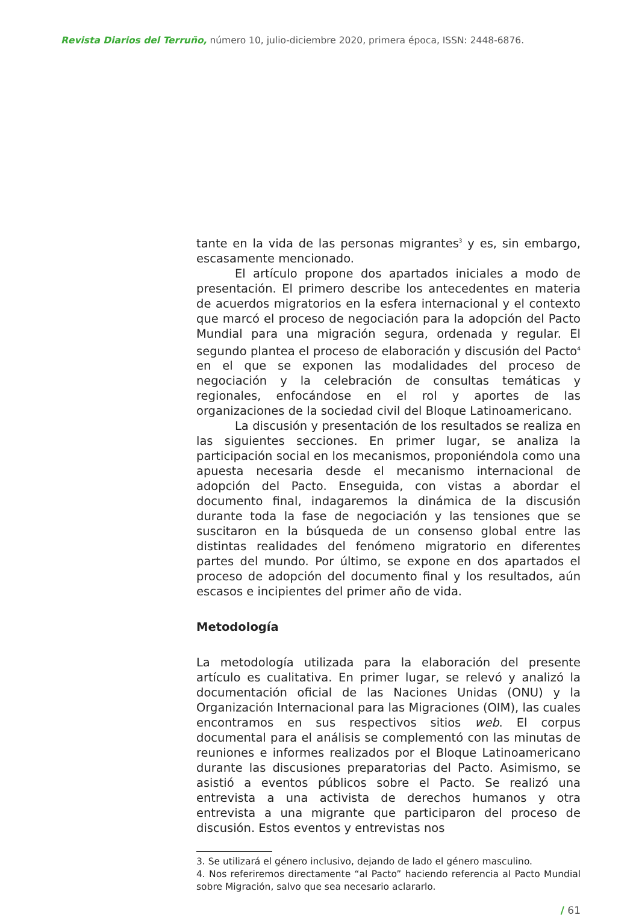Revista Diarios del Terruño, número 10, julio-diciembre 2020, primera época, ISSN: 2448-6876.
tante en la vida de las personas migrantes<sup>3</sup> y es, sin embargo, escasamente mencionado.
El artículo propone dos apartados iniciales a modo de presentación. El primero describe los antecedentes en materia de acuerdos migratorios en la esfera internacional y el contexto que marcó el proceso de negociación para la adopción del Pacto Mundial para una migración segura, ordenada y regular. El segundo plantea el proceso de elaboración y discusión del Pacto<sup>4</sup> en el que se exponen las modalidades del proceso de negociación y la celebración de consultas temáticas y regionales, enfocándose en el rol y aportes de las organizaciones de la sociedad civil del Bloque Latinoamericano.
La discusión y presentación de los resultados se realiza en las siguientes secciones. En primer lugar, se analiza la participación social en los mecanismos, proponiéndola como una apuesta necesaria desde el mecanismo internacional de adopción del Pacto. Enseguida, con vistas a abordar el documento final, indagaremos la dinámica de la discusión durante toda la fase de negociación y las tensiones que se suscitaron en la búsqueda de un consenso global entre las distintas realidades del fenómeno migratorio en diferentes partes del mundo. Por último, se expone en dos apartados el proceso de adopción del documento final y los resultados, aún escasos e incipientes del primer año de vida.
Metodología
La metodología utilizada para la elaboración del presente artículo es cualitativa. En primer lugar, se relevó y analizó la documentación oficial de las Naciones Unidas (ONU) y la Organización Internacional para las Migraciones (OIM), las cuales encontramos en sus respectivos sitios web. El corpus documental para el análisis se complementó con las minutas de reuniones e informes realizados por el Bloque Latinoamericano durante las discusiones preparatorias del Pacto. Asimismo, se asistió a eventos públicos sobre el Pacto. Se realizó una entrevista a una activista de derechos humanos y otra entrevista a una migrante que participaron del proceso de discusión. Estos eventos y entrevistas nos
3. Se utilizará el género inclusivo, dejando de lado el género masculino.
4. Nos referiremos directamente “al Pacto” haciendo referencia al Pacto Mundial sobre Migración, salvo que sea necesario aclararlo.
/ 61